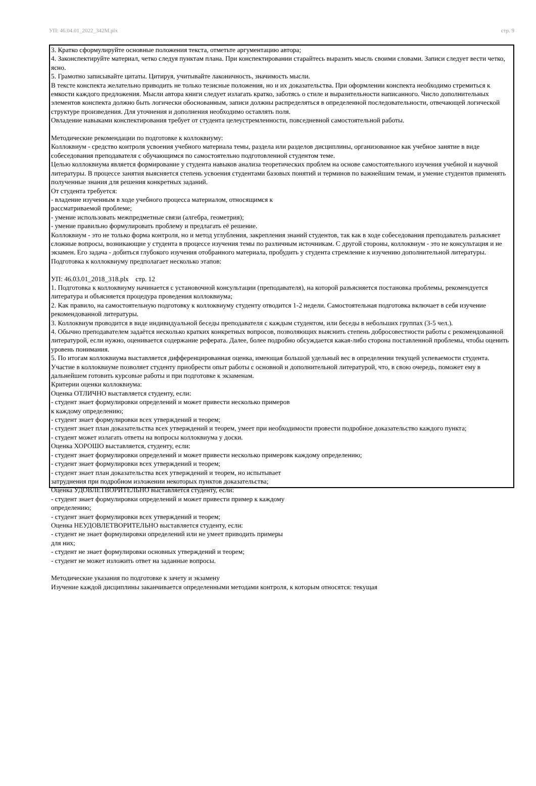УП: 46.04.01_2022_342М.plx стр. 9
3. Кратко сформулируйте основные положения текста, отметьте аргументацию автора;
4. Законспектируйте материал, четко следуя пунктам плана. При конспектировании старайтесь выразить мысль своими словами. Записи следует вести четко, ясно.
5. Грамотно записывайте цитаты. Цитируя, учитывайте лаконичность, значимость мысли.
В тексте конспекта желательно приводить не только тезисные положения, но и их доказательства. При оформлении конспекта необходимо стремиться к емкости каждого предложения. Мысли автора книги следует излагать кратко, заботясь о стиле и выразительности написанного. Число дополнительных элементов конспекта должно быть логически обоснованным, записи должны распределяться в определенной последовательности, отвечающей логической структуре произведения. Для уточнения и дополнения необходимо оставлять поля.
Овладение навыками конспектирования требует от студента целеустремленности, повседневной самостоятельной работы.
Методические рекомендации по подготовке к коллоквиуму:
Коллоквиум - средство контроля усвоения учебного материала темы, раздела или разделов дисциплины, организованное как учебное занятие в виде собеседования преподавателя с обучающимся по самостоятельно подготовленной студентом теме.
Целью коллоквиума является формирование у студента навыков анализа теоретических проблем на основе самостоятельного изучения учебной и научной литературы. В процессе занятия выясняется степень усвоения студентами базовых понятий и терминов по важнейшим темам, и умение студентов применять полученные знания для решения конкретных заданий.
От студента требуется:
- владение изученным в ходе учебного процесса материалом, относящимся к
рассматриваемой проблеме;
- умение использовать межпредметные связи (алгебра, геометрия);
- умение правильно формулировать проблему и предлагать её решение.
Коллоквиум - это не только форма контроля, но и метод углубления, закрепления знаний студентов, так как в ходе собеседования преподаватель разъясняет сложные вопросы, возникающие у студента в процессе изучения темы по различным источникам. С другой стороны, коллоквиум - это не консультация и не экзамен. Его задача - добиться глубокого изучения отобранного материала, пробудить у студента стремление к изучению дополнительной литературы.
Подготовка к коллоквиуму предполагает несколько этапов:
УП: 46.03.01_2018_318.plx стр. 12
1. Подготовка к коллоквиуму начинается с установочной консультации (преподавателя), на которой разъясняется постановка проблемы, рекомендуется литература и объясняется процедура проведения коллоквиума;
2. Как правило, на самостоятельную подготовку к коллоквиуму студенту отводится 1-2 недели. Самостоятельная подготовка включает в себя изучение рекомендованной литературы.
3. Коллоквиум проводится в виде индивидуальной беседы преподавателя с каждым студентом, или беседы в небольших группах (3-5 чел.).
4. Обычно преподавателем задаётся несколько кратких конкретных вопросов, позволяющих выяснить степень добросовестности работы с рекомендованной литературой, если нужно, оценивается содержание реферата. Далее, более подробно обсуждается какая-либо сторона поставленной проблемы, чтобы оценить уровень понимания.
5. По итогам коллоквиума выставляется дифференцированная оценка, имеющая большой удельный вес в определении текущей успеваемости студента.
Участие в коллоквиуме позволяет студенту приобрести опыт работы с основной и дополнительной литературой, что, в свою очередь, поможет ему в дальнейшем готовить курсовые работы и при подготовке к экзаменам.
Критерии оценки коллоквиума:
Оценка ОТЛИЧНО выставляется студенту, если:
- студент знает формулировки определений и может привести несколько примеров
к каждому определению;
- студент знает формулировки всех утверждений и теорем;
- студент знает план доказательства всех утверждений и теорем, умеет при необходимости провести подробное доказательство каждого пункта;
- студент может излагать ответы на вопросы коллоквиума у доски.
Оценка ХОРОШО выставляется, студенту, если:
- студент знает формулировки определений и может привести несколько примеровк каждому определению;
- студент знает формулировки всех утверждений и теорем;
- студент знает план доказательства всех утверждений и теорем, но испытывает
затруднения при подробном изложении некоторых пунктов доказательства;
Оценка УДОВЛЕТВОРИТЕЛЬНО выставляется студенту, если:
- студент знает формулировки определений и может привести пример к каждому
определению;
- студент знает формулировки всех утверждений и теорем;
Оценка НЕУДОВЛЕТВОРИТЕЛЬНО выставляется студенту, если:
- студент не знает формулировки определений или не умеет приводить примеры
для них;
- студент не знает формулировки основных утверждений и теорем;
- студент не может изложить ответ на заданные вопросы.
Методические указания по подготовке к зачету и экзамену
Изучение каждой дисциплины заканчивается определенными методами контроля, к которым относятся: текущая